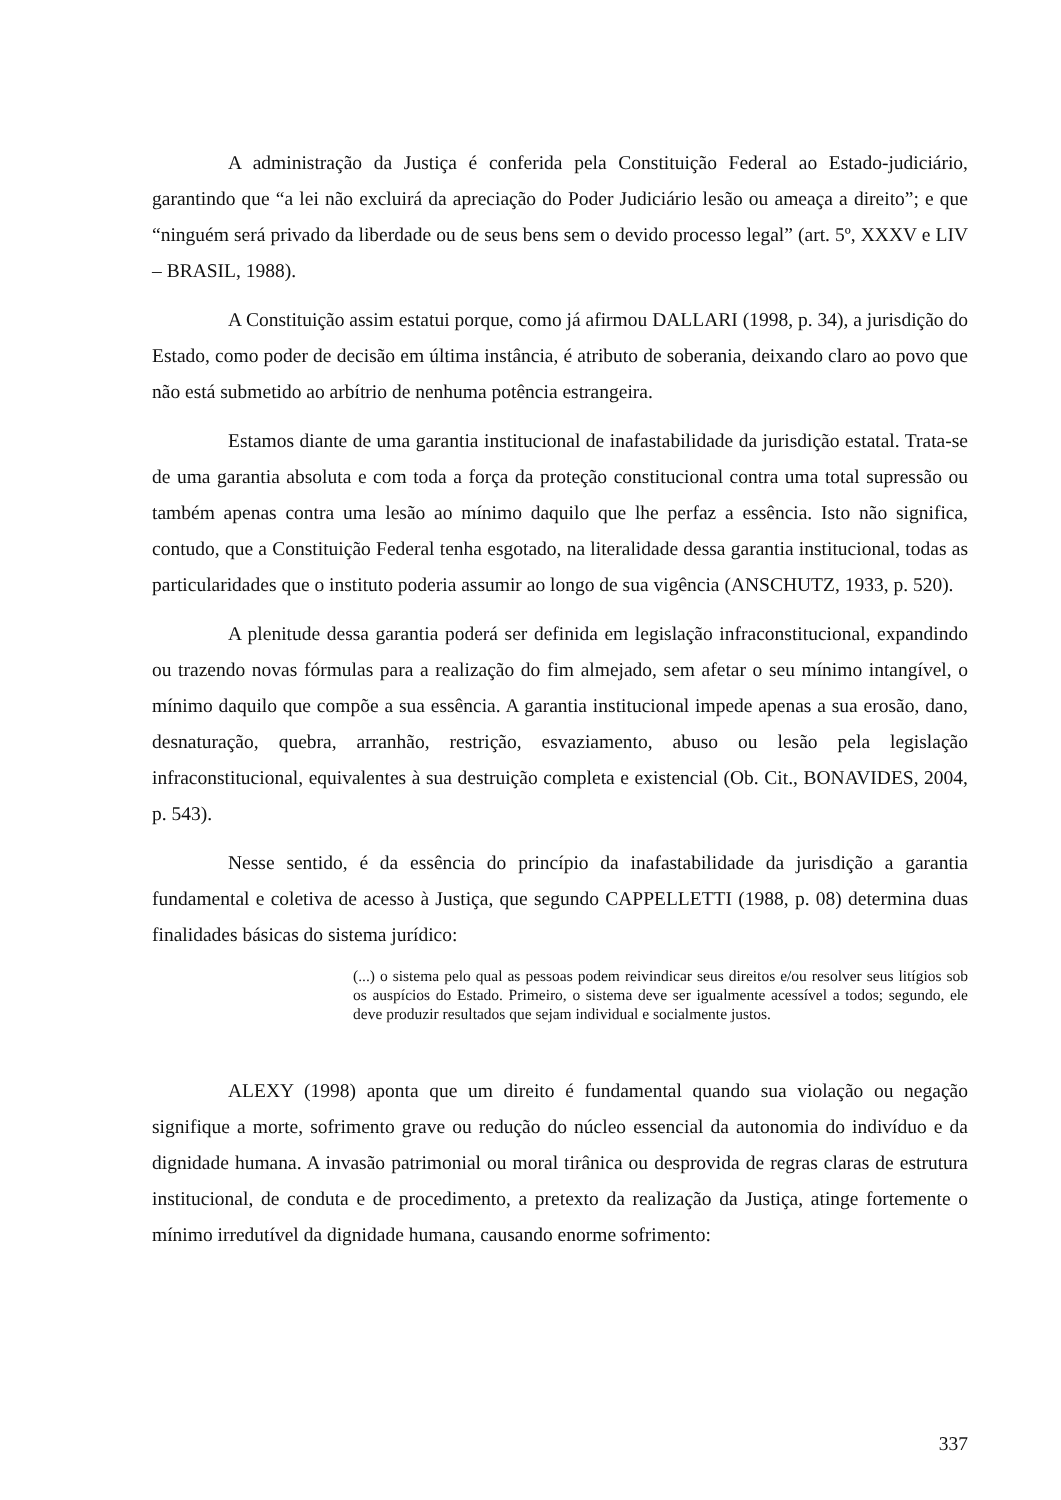A administração da Justiça é conferida pela Constituição Federal ao Estado-judiciário, garantindo que “a lei não excluirá da apreciação do Poder Judiciário lesão ou ameaça a direito”; e que “ninguém será privado da liberdade ou de seus bens sem o devido processo legal” (art. 5º, XXXV e LIV – BRASIL, 1988).
A Constituição assim estatui porque, como já afirmou DALLARI (1998, p. 34), a jurisdição do Estado, como poder de decisão em última instância, é atributo de soberania, deixando claro ao povo que não está submetido ao arbítrio de nenhuma potência estrangeira.
Estamos diante de uma garantia institucional de inafastabilidade da jurisdição estatal. Trata-se de uma garantia absoluta e com toda a força da proteção constitucional contra uma total supressão ou também apenas contra uma lesão ao mínimo daquilo que lhe perfaz a essência. Isto não significa, contudo, que a Constituição Federal tenha esgotado, na literalidade dessa garantia institucional, todas as particularidades que o instituto poderia assumir ao longo de sua vigência (ANSCHUTZ, 1933, p. 520).
A plenitude dessa garantia poderá ser definida em legislação infraconstitucional, expandindo ou trazendo novas fórmulas para a realização do fim almejado, sem afetar o seu mínimo intangível, o mínimo daquilo que compõe a sua essência. A garantia institucional impede apenas a sua erosão, dano, desnaturação, quebra, arranhão, restrição, esvaziamento, abuso ou lesão pela legislação infraconstitucional, equivalentes à sua destruição completa e existencial (Ob. Cit., BONAVIDES, 2004, p. 543).
Nesse sentido, é da essência do princípio da inafastabilidade da jurisdição a garantia fundamental e coletiva de acesso à Justiça, que segundo CAPPELLETTI (1988, p. 08) determina duas finalidades básicas do sistema jurídico:
(...) o sistema pelo qual as pessoas podem reivindicar seus direitos e/ou resolver seus litígios sob os auspícios do Estado. Primeiro, o sistema deve ser igualmente acessível a todos; segundo, ele deve produzir resultados que sejam individual e socialmente justos.
ALEXY (1998) aponta que um direito é fundamental quando sua violação ou negação signifique a morte, sofrimento grave ou redução do núcleo essencial da autonomia do indivíduo e da dignidade humana. A invasão patrimonial ou moral tirânica ou desprovida de regras claras de estrutura institucional, de conduta e de procedimento, a pretexto da realização da Justiça, atinge fortemente o mínimo irredutível da dignidade humana, causando enorme sofrimento:
337